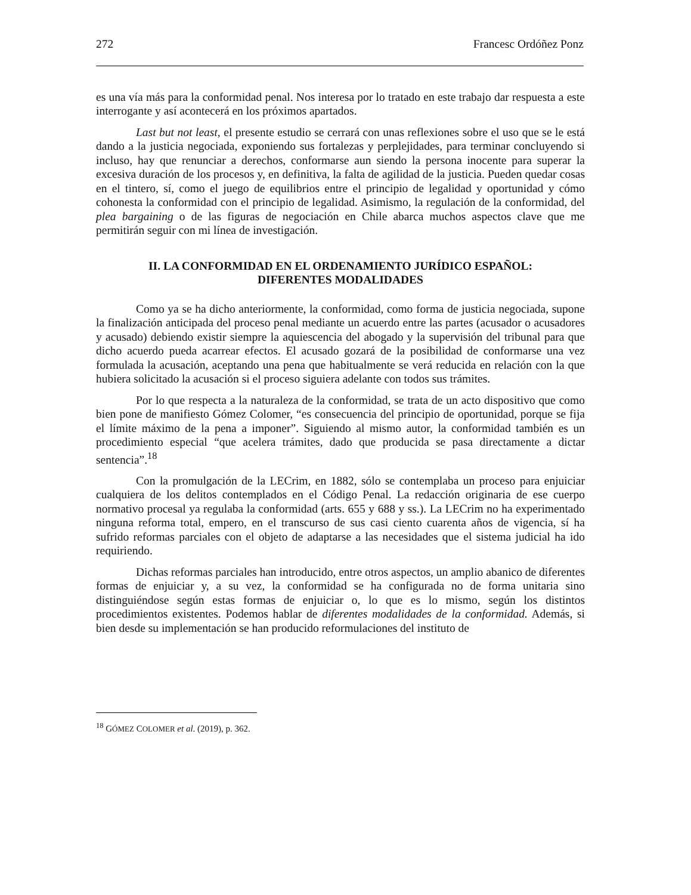272 Francesc Ordóñez Ponz
es una vía más para la conformidad penal. Nos interesa por lo tratado en este trabajo dar respuesta a este interrogante y así acontecerá en los próximos apartados.
Last but not least, el presente estudio se cerrará con unas reflexiones sobre el uso que se le está dando a la justicia negociada, exponiendo sus fortalezas y perplejidades, para terminar concluyendo si incluso, hay que renunciar a derechos, conformarse aun siendo la persona inocente para superar la excesiva duración de los procesos y, en definitiva, la falta de agilidad de la justicia. Pueden quedar cosas en el tintero, sí, como el juego de equilibrios entre el principio de legalidad y oportunidad y cómo cohonesta la conformidad con el principio de legalidad. Asimismo, la regulación de la conformidad, del plea bargaining o de las figuras de negociación en Chile abarca muchos aspectos clave que me permitirán seguir con mi línea de investigación.
II. LA CONFORMIDAD EN EL ORDENAMIENTO JURÍDICO ESPAÑOL:
DIFERENTES MODALIDADES
Como ya se ha dicho anteriormente, la conformidad, como forma de justicia negociada, supone la finalización anticipada del proceso penal mediante un acuerdo entre las partes (acusador o acusadores y acusado) debiendo existir siempre la aquiescencia del abogado y la supervisión del tribunal para que dicho acuerdo pueda acarrear efectos. El acusado gozará de la posibilidad de conformarse una vez formulada la acusación, aceptando una pena que habitualmente se verá reducida en relación con la que hubiera solicitado la acusación si el proceso siguiera adelante con todos sus trámites.
Por lo que respecta a la naturaleza de la conformidad, se trata de un acto dispositivo que como bien pone de manifiesto Gómez Colomer, “es consecuencia del principio de oportunidad, porque se fija el límite máximo de la pena a imponer”. Siguiendo al mismo autor, la conformidad también es un procedimiento especial “que acelera trámites, dado que producida se pasa directamente a dictar sentencia”.<sup>18</sup>
Con la promulgación de la LECrim, en 1882, sólo se contemplaba un proceso para enjuiciar cualquiera de los delitos contemplados en el Código Penal. La redacción originaria de ese cuerpo normativo procesal ya regulaba la conformidad (arts. 655 y 688 y ss.). La LECrim no ha experimentado ninguna reforma total, empero, en el transcurso de sus casi ciento cuarenta años de vigencia, sí ha sufrido reformas parciales con el objeto de adaptarse a las necesidades que el sistema judicial ha ido requiriendo.
Dichas reformas parciales han introducido, entre otros aspectos, un amplio abanico de diferentes formas de enjuiciar y, a su vez, la conformidad se ha configurada no de forma unitaria sino distinguiéndose según estas formas de enjuiciar o, lo que es lo mismo, según los distintos procedimientos existentes. Podemos hablar de diferentes modalidades de la conformidad. Además, si bien desde su implementación se han producido reformulaciones del instituto de
<sup>18</sup> GÓMEZ COLOMER et al. (2019), p. 362.